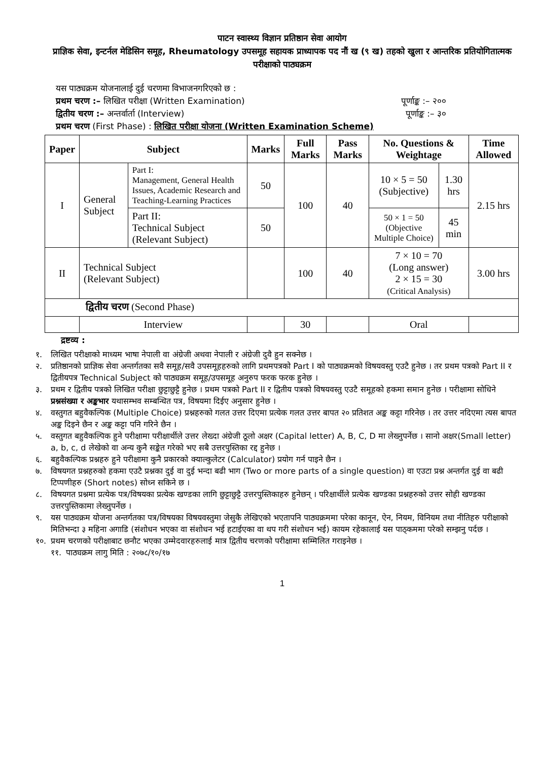पाटन स्वास्थ्य विज्ञान प्रतिष्ठान सेवा आयोग
प्राज्ञिक सेवा, इन्टर्नल मेडिसिन समूह, Rheumatology उपसमूह सहायक प्राध्यापक पद नौं ख (९ ख) तहको खुला र आन्तरिक प्रतियोगितात्मक परीक्षाको पाठ्यक्रम
यस पाठ्यक्रम योजनालाई दुई चरणमा विभाजनगरिएको छ :
प्रथम चरण :– लिखित परीक्षा (Written Examination) पूर्णाङ्क :– २००
द्वितीय चरण :– अन्तर्वार्ता (Interview) पूर्णाङ्क :– ३०
प्रथम चरण (First Phase) : लिखित परीक्षा योजना (Written Examination Scheme)
| Paper | Subject | | Marks | Full Marks | Pass Marks | No. Questions & Weightage | | Time Allowed |
| --- | --- | --- | --- | --- | --- | --- | --- | --- |
| I | General Subject | Part I: Management, General Health Issues, Academic Research and Teaching-Learning Practices | 50 | 100 | 40 | 10 × 5 = 50 (Subjective) | 1.30 hrs | 2.15 hrs |
| | | Part II: Technical Subject (Relevant Subject) | 50 | | | 50 × 1 = 50 (Objective Multiple Choice) | 45 min | |
| II | Technical Subject (Relevant Subject) | | | 100 | 40 | 7 × 10 = 70 (Long answer) 2 × 15 = 30 (Critical Analysis) | | 3.00 hrs |
| द्वितीय चरण (Second Phase) | | | | | | | | |
| | Interview | | | 30 | | Oral | | |
द्रष्टव्य :
१. लिखित परीक्षाको माध्यम भाषा नेपाली वा अंग्रेजी अथवा नेपाली र अंग्रेजी दुवै हुन सक्नेछ ।
२. प्रतिष्ठानको प्राज्ञिक सेवा अन्तर्गतका सवै समूह/सवै उपसमूहहरुको लागि प्रथमपत्रको Part I को पाठ्यक्रमको विषयवस्तु एउटै हुनेछ । तर प्रथम पत्रको Part II र द्वितीयपत्र Technical Subject को पाठ्यक्रम समूह/उपसमूह अनुरुप फरक फरक हुनेछ ।
३. प्रथम र द्वितीय पत्रको लिखित परीक्षा छुट्टाछुट्टै हुनेछ । प्रथम पत्रको Part II र द्वितीय पत्रको विषयवस्तु एउटै समूहको हकमा समान हुनेछ । परीक्षामा सोधिने प्रश्नसंख्या र अङ्कभार यथासम्भव सम्बन्धित पत्र, विषयमा दिईए अनुसार हुनेछ ।
४. वस्तुगत बहुवैकल्पिक (Multiple Choice) प्रश्नहरुको गलत उत्तर दिएमा प्रत्येक गलत उत्तर बापत २० प्रतिशत अङ्क कट्टा गरिनेछ । तर उत्तर नदिएमा त्यस बापत अङ्क दिइने छैन र अङ्क कट्टा पनि गरिने छैन ।
५. वस्तुगत बहुवैकल्पिक हुने परीक्षामा परीक्षार्थीले उत्तर लेख्दा अंग्रेजी ठूलो अक्षर (Capital letter) A, B, C, D मा लेख्नुपर्नेछ । सानो अक्षर(Small letter) a, b, c, d लेखेको वा अन्य कुनै सङ्केत गरेको भए सबै उत्तरपुस्तिका रद्द हुनेछ ।
६. बहुवैकल्पिक प्रश्नहरु हुने परीक्षामा कुनै प्रकारको क्याल्कुलेटर (Calculator) प्रयोग गर्न पाइने छैन ।
७. विषयगत प्रश्नहरुको हकमा एउटै प्रश्नका दुई वा दुई भन्दा बढी भाग (Two or more parts of a single question) वा एउटा प्रश्न अन्तर्गत दुई वा बढी टिप्पणीहरु (Short notes) सोध्न सकिने छ ।
८. विषयगत प्रश्नमा प्रत्येक पत्र/विषयका प्रत्येक खण्डका लागि छुट्टाछुट्टै उत्तरपुस्तिकाहरु हुनेछन् । परिक्षार्थीले प्रत्येक खण्डका प्रश्नहरुको उत्तर सोही खण्डका उत्तरपुस्तिकामा लेख्नुपर्नेछ ।
९. यस पाठ्यक्रम योजना अन्तर्गतका पत्र/विषयका विषयवस्तुमा जेसुकै लेखिएको भएतापनि पाठ्यक्रममा परेका कानून, ऐन, नियम, विनियम तथा नीतिहरु परीक्षाको मितिभन्दा ३ महिना अगाडि (संशोधन भएका वा संशोधन भई हटाईएका वा थप गरी संशोधन भई) कायम रहेकालाई यस पाठ्कममा परेको सम्झनु पर्दछ ।
१०. प्रथम चरणको परीक्षाबाट छनौट भएका उम्मेदवारहरुलाई मात्र द्वितीय चरणको परीक्षामा सम्मिलित गराइनेछ ।
११. पाठ्यक्रम लागु मिति : २०७८/१०/१७
1